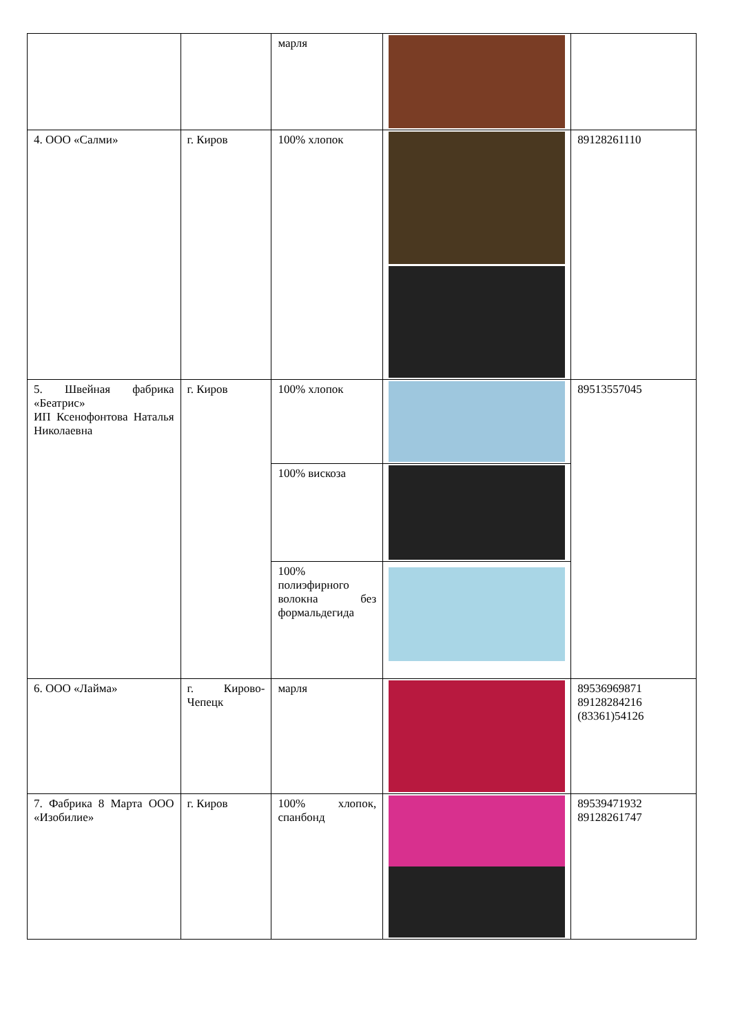| | | марля | | |
| 4. ООО «Салми» | г. Киров | 100% хлопок | | 89128261110 |
| 5. Швейная фабрика «Беатрис» ИП Ксенофонтова Наталья Николаевна | г. Киров | 100% хлопок | | 89513557045 |
| | | 100% вискоза | | |
| | | 100% полиэфирного волокна без формальдегида | | |
| 6. ООО «Лайма» | г. Кирово-Чепецк | марля | | 89536969871 89128284216 (83361)54126 |
| 7. Фабрика 8 Марта ООО «Изобилие» | г. Киров | 100% хлопок, спанбонд | | 89539471932 89128261747 |